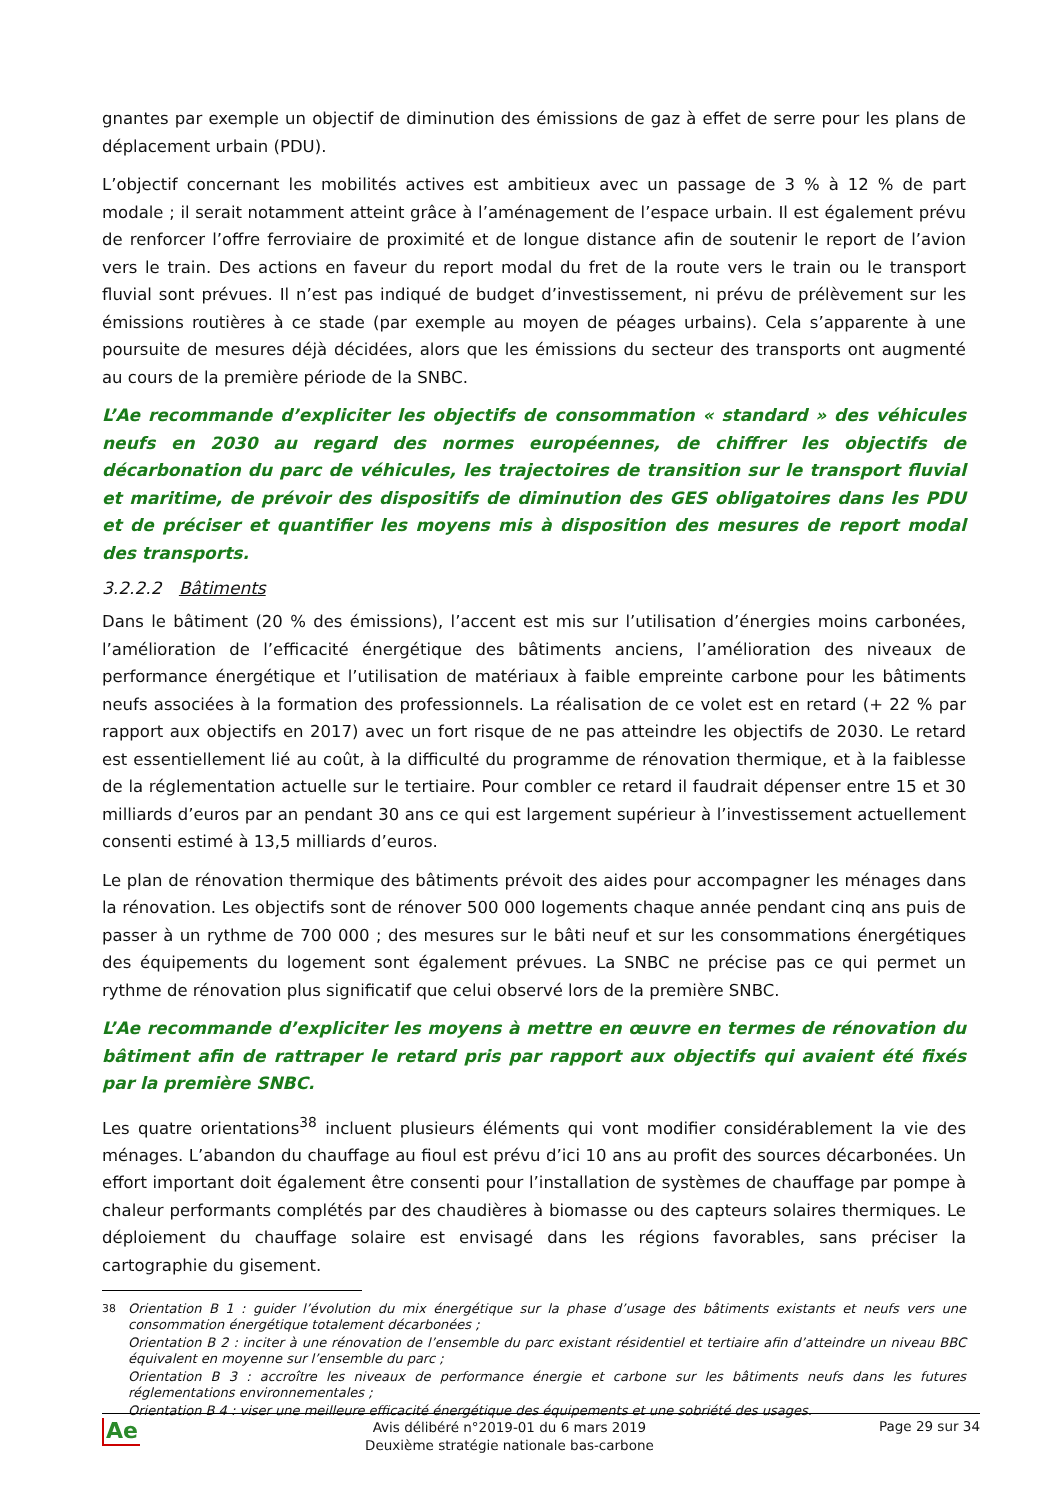gnantes par exemple un objectif de diminution des émissions de gaz à effet de serre pour les plans de déplacement urbain (PDU).
L’objectif concernant les mobilités actives est ambitieux avec un passage de 3 % à 12 % de part modale ; il serait notamment atteint grâce à l’aménagement de l’espace urbain. Il est également prévu de renforcer l’offre ferroviaire de proximité et de longue distance afin de soutenir le report de l’avion vers le train. Des actions en faveur du report modal du fret de la route vers le train ou le transport fluvial sont prévues. Il n’est pas indiqué de budget d’investissement, ni prévu de prélèvement sur les émissions routières à ce stade (par exemple au moyen de péages urbains). Cela s’apparente à une poursuite de mesures déjà décidées, alors que les émissions du secteur des transports ont augmenté au cours de la première période de la SNBC.
L’Ae recommande d’expliciter les objectifs de consommation « standard » des véhicules neufs en 2030 au regard des normes européennes, de chiffrer les objectifs de décarbonation du parc de véhicules, les trajectoires de transition sur le transport fluvial et maritime, de prévoir des dispositifs de diminution des GES obligatoires dans les PDU et de préciser et quantifier les moyens mis à disposition des mesures de report modal des transports.
3.2.2.2 Bâtiments
Dans le bâtiment (20 % des émissions), l’accent est mis sur l’utilisation d’énergies moins carbonées, l’amélioration de l’efficacité énergétique des bâtiments anciens, l’amélioration des niveaux de performance énergétique et l’utilisation de matériaux à faible empreinte carbone pour les bâtiments neufs associées à la formation des professionnels. La réalisation de ce volet est en retard (+ 22 % par rapport aux objectifs en 2017) avec un fort risque de ne pas atteindre les objectifs de 2030. Le retard est essentiellement lié au coût, à la difficulté du programme de rénovation thermique, et à la faiblesse de la réglementation actuelle sur le tertiaire. Pour combler ce retard il faudrait dépenser entre 15 et 30 milliards d’euros par an pendant 30 ans ce qui est largement supérieur à l’investissement actuellement consenti estimé à 13,5 milliards d’euros.
Le plan de rénovation thermique des bâtiments prévoit des aides pour accompagner les ménages dans la rénovation. Les objectifs sont de rénover 500 000 logements chaque année pendant cinq ans puis de passer à un rythme de 700 000 ; des mesures sur le bâti neuf et sur les consommations énergétiques des équipements du logement sont également prévues. La SNBC ne précise pas ce qui permet un rythme de rénovation plus significatif que celui observé lors de la première SNBC.
L’Ae recommande d’expliciter les moyens à mettre en œuvre en termes de rénovation du bâtiment afin de rattraper le retard pris par rapport aux objectifs qui avaient été fixés par la première SNBC.
Les quatre orientations<sup>38</sup> incluent plusieurs éléments qui vont modifier considérablement la vie des ménages. L’abandon du chauffage au fioul est prévu d’ici 10 ans au profit des sources décarbonées. Un effort important doit également être consenti pour l’installation de systèmes de chauffage par pompe à chaleur performants complétés par des chaudières à biomasse ou des capteurs solaires thermiques. Le déploiement du chauffage solaire est envisagé dans les régions favorables, sans préciser la cartographie du gisement.
<sup>38</sup>
Orientation B 1 : guider l’évolution du mix énergétique sur la phase d’usage des bâtiments existants et neufs vers une consommation énergétique totalement décarbonées ;
Orientation B 2 : inciter à une rénovation de l’ensemble du parc existant résidentiel et tertiaire afin d’atteindre un niveau BBC équivalent en moyenne sur l’ensemble du parc ;
Orientation B 3 : accroître les niveaux de performance énergie et carbone sur les bâtiments neufs dans les futures réglementations environnementales ;
Orientation B 4 : viser une meilleure efficacité énergétique des équipements et une sobriété des usages.
Ae
Avis délibéré n°2019-01 du 6 mars 2019
Deuxième stratégie nationale bas-carbone
Page 29 sur 34